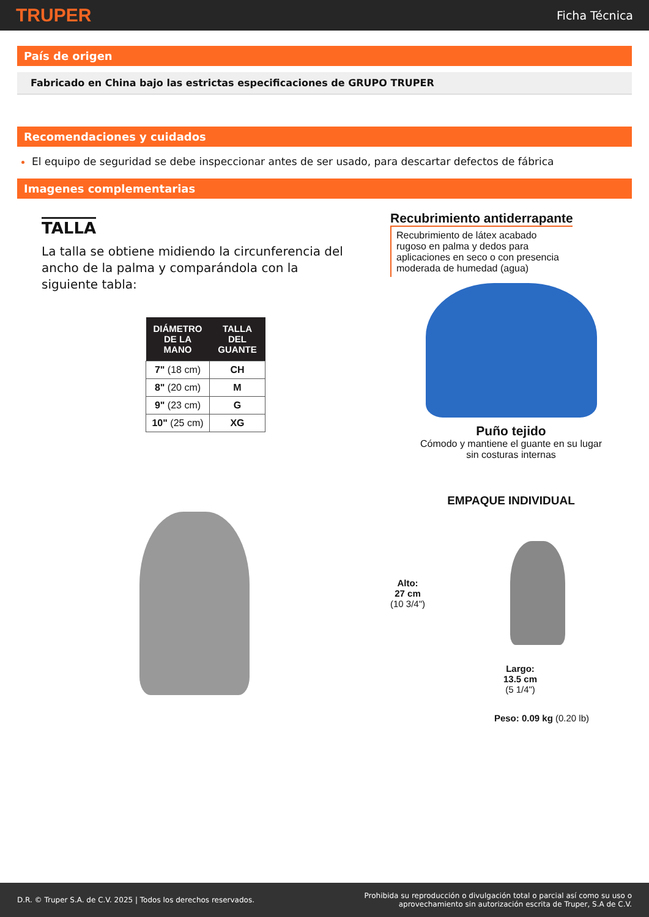TRUPER Ficha Técnica
País de origen
Fabricado en China bajo las estrictas especificaciones de GRUPO TRUPER
Recomendaciones y cuidados
El equipo de seguridad se debe inspeccionar antes de ser usado, para descartar defectos de fábrica
Imagenes complementarias
TALLA
La talla se obtiene midiendo la circunferencia del ancho de la palma y comparándola con la siguiente tabla:
| DIÁMETRO DE LA MANO | TALLA DEL GUANTE |
| --- | --- |
| 7" (18 cm) | CH |
| 8" (20 cm) | M |
| 9" (23 cm) | G |
| 10" (25 cm) | XG |
Recubrimiento antiderrapante
Recubrimiento de látex acabado rugoso en palma y dedos para aplicaciones en seco o con presencia moderada de humedad (agua)
Puño tejido
Cómodo y mantiene el guante en su lugar
sin costuras internas
EMPAQUE INDIVIDUAL
Alto:
27 cm
(10 3/4")
Largo:
13.5 cm
(5 1/4")
Peso: 0.09 kg (0.20 lb)
D.R. © Truper S.A. de C.V. 2025 | Todos los derechos reservados. Prohibida su reproducción o divulgación total o parcial así como su uso o
aprovechamiento sin autorización escrita de Truper, S.A de C.V.